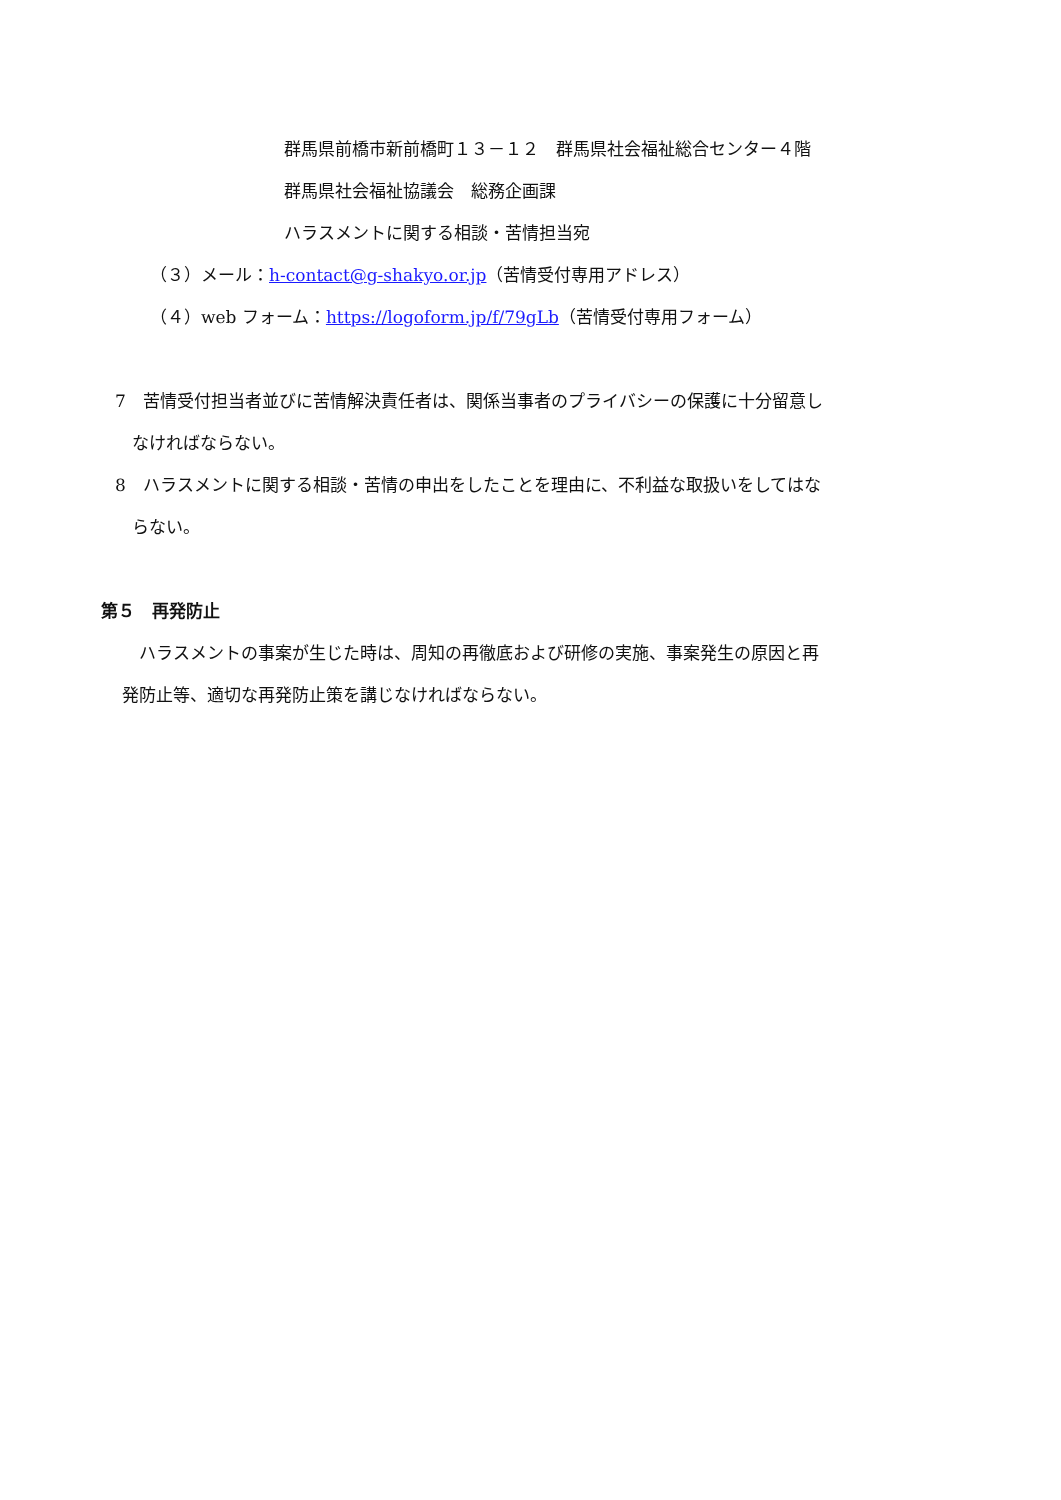群馬県前橋市新前橋町１３－１２　群馬県社会福祉総合センター４階
群馬県社会福祉協議会　総務企画課
ハラスメントに関する相談・苦情担当宛
（３）メール：h-contact@g-shakyo.or.jp（苦情受付専用アドレス）
（４）web フォーム：https://logoform.jp/f/79gLb（苦情受付専用フォーム）
7　苦情受付担当者並びに苦情解決責任者は、関係当事者のプライバシーの保護に十分留意し
なければならない。
8　ハラスメントに関する相談・苦情の申出をしたことを理由に、不利益な取扱いをしてはな
らない。
第５　再発防止
　ハラスメントの事案が生じた時は、周知の再徹底および研修の実施、事案発生の原因と再
発防止等、適切な再発防止策を講じなければならない。